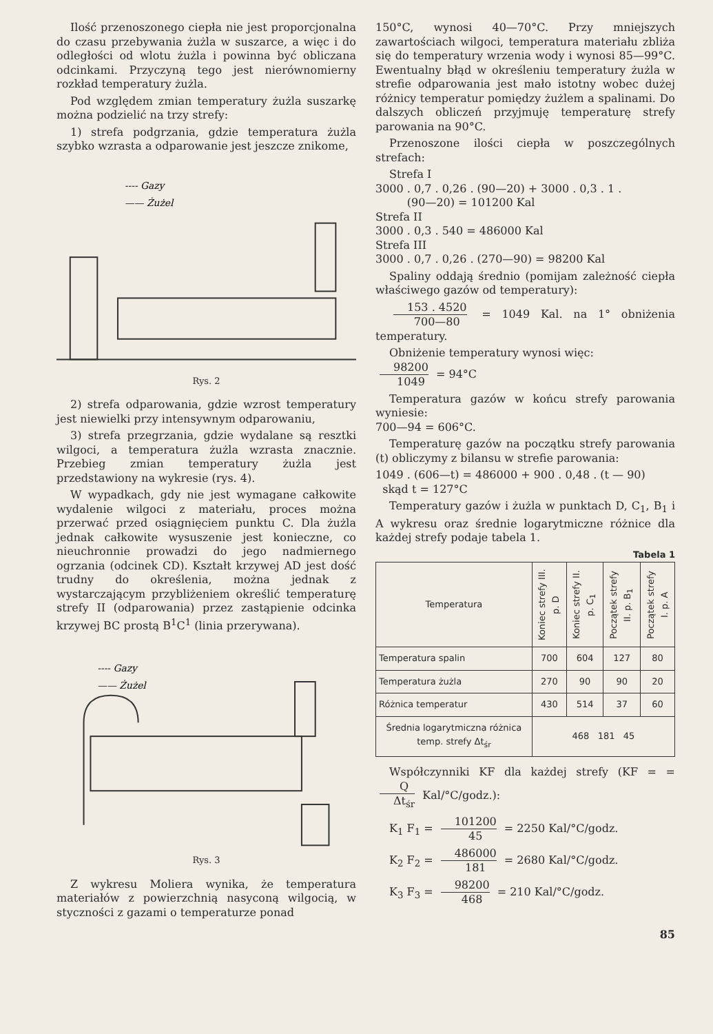Ilość przenoszonego ciepła nie jest proporcjonalna do czasu przebywania żużla w suszarce, a więc i do odległości od wlotu żużla i powinna być obliczana odcinkami. Przyczyną tego jest nierównomierny rozkład temperatury żużla.
Pod względem zmian temperatury żużla suszarkę można podzielić na trzy strefy:
1) strefa podgrzania, gdzie temperatura żużla szybko wzrasta a odparowanie jest jeszcze znikome,
---- Gazy
—— Żużel
Rys. 2
2) strefa odparowania, gdzie wzrost temperatury jest niewielki przy intensywnym odparowaniu,
3) strefa przegrzania, gdzie wydalane są resztki wilgoci, a temperatura żużla wzrasta znacznie. Przebieg zmian temperatury żużla jest przedstawiony na wykresie (rys. 4).
W wypadkach, gdy nie jest wymagane całkowite wydalenie wilgoci z materiału, proces można przerwać przed osiągnięciem punktu C. Dla żużla jednak całkowite wysuszenie jest konieczne, co nieuchronnie prowadzi do jego nadmiernego ogrzania (odcinek CD). Kształt krzywej AD jest dość trudny do określenia, można jednak z wystarczającym przybliżeniem określić temperaturę strefy II (odparowania) przez zastąpienie odcinka krzywej BC prostą B<sup>1</sup>C<sup>1</sup> (linia przerywana).
---- Gazy
—— Żużel
Rys. 3
Z wykresu Moliera wynika, że temperatura materiałów z powierzchnią nasyconą wilgocią, w styczności z gazami o temperaturze ponad
150°C, wynosi 40—70°C. Przy mniejszych zawartościach wilgoci, temperatura materiału zbliża się do temperatury wrzenia wody i wynosi 85—99°C. Ewentualny błąd w określeniu temperatury żużla w strefie odparowania jest mało istotny wobec dużej różnicy temperatur pomiędzy żużlem a spalinami. Do dalszych obliczeń przyjmuję temperaturę strefy parowania na 90°C.
Przenoszone ilości ciepła w poszczególnych strefach:
Strefa I
3000 . 0,7 . 0,26 . (90—20) + 3000 . 0,3 . 1 .
(90—20) = 101200 Kal
Strefa II
3000 . 0,3 . 540 = 486000 Kal
Strefa III
3000 . 0,7 . 0,26 . (270—90) = 98200 Kal
Spaliny oddają średnio (pomijam zależność ciepła właściwego gazów od temperatury):
153 . 4520 700—80 = 1049 Kal. na 1° obniżenia temperatury.
Obniżenie temperatury wynosi więc:
98200 1049 = 94°C
Temperatura gazów w końcu strefy parowania wyniesie:
700—94 = 606°C.
Temperaturę gazów na początku strefy parowania (t) obliczymy z bilansu w strefie parowania:
1049 . (606—t) = 486000 + 900 . 0,48 . (t — 90)
skąd t = 127°C
Temperatury gazów i żużla w punktach D, C<sub>1</sub>, B<sub>1</sub> i A wykresu oraz średnie logarytmiczne różnice dla każdej strefy podaje tabela 1.
Tabela 1
| Temperatura | Koniec strefy III. p. D | Koniec strefy II. p. C<sub>1</sub> | Początek strefy II. p. B<sub>1</sub> | Początek strefy I. p. A |
| --- | --- | --- | --- | --- |
| Temperatura spalin | 700 | 604 | 127 | 80 |
| Temperatura żużla | 270 | 90 | 90 | 20 |
| Różnica temperatur | 430 | 514 | 37 | 60 |
| Średnia logarytmiczna różnica temp. strefy Δt<sub>śr</sub> | 468 181 45 | | | |
Współczynniki KF dla każdej strefy (KF = = Q Δt<sub>śr</sub> Kal/°C/godz.):
K<sub>1</sub> F<sub>1</sub> = 101200 45 = 2250 Kal/°C/godz.
K<sub>2</sub> F<sub>2</sub> = 486000 181 = 2680 Kal/°C/godz.
K<sub>3</sub> F<sub>3</sub> = 98200 468 = 210 Kal/°C/godz.
85